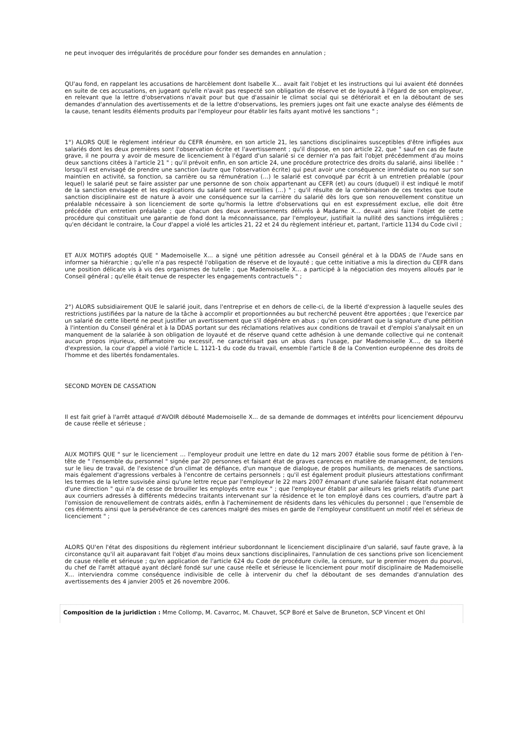ne peut invoquer des irrégularités de procédure pour fonder ses demandes en annulation ;
QU'au fond, en rappelant les accusations de harcèlement dont Isabelle X... avait fait l'objet et les instructions qui lui avaient été données en suite de ces accusations, en jugeant qu'elle n'avait pas respecté son obligation de réserve et de loyauté à l'égard de son employeur, en relevant que la lettre d'observations n'avait pour but que d'assainir le climat social qui se détériorait et en la déboutant de ses demandes d'annulation des avertissements et de la lettre d'observations, les premiers juges ont fait une exacte analyse des éléments de la cause, tenant lesdits éléments produits par l'employeur pour établir les faits ayant motivé les sanctions " ;
1°) ALORS QUE le règlement intérieur du CEFR énumère, en son article 21, les sanctions disciplinaires susceptibles d'être infligées aux salariés dont les deux premières sont l'observation écrite et l'avertissement ; qu'il dispose, en son article 22, que " sauf en cas de faute grave, il ne pourra y avoir de mesure de licenciement à l'égard d'un salarié si ce dernier n'a pas fait l'objet précédemment d'au moins deux sanctions citées à l'article 21 " ; qu'il prévoit enfin, en son article 24, une procédure protectrice des droits du salarié, ainsi libellée : " lorsqu'il est envisagé de prendre une sanction (autre que l'observation écrite) qui peut avoir une conséquence immédiate ou non sur son maintien en activité, sa fonction, sa carrière ou sa rémunération (…) le salarié est convoqué par écrit à un entretien préalable (pour lequel) le salarié peut se faire assister par une personne de son choix appartenant au CEFR (et) au cours (duquel) il est indiqué le motif de la sanction envisagée et les explications du salarié sont recueillies (…) " ; qu'il résulte de la combinaison de ces textes que toute sanction disciplinaire est de nature à avoir une conséquence sur la carrière du salarié dès lors que son renouvellement constitue un préalable nécessaire à son licenciement de sorte qu'hormis la lettre d'observations qui en est expressément exclue, elle doit être précédée d'un entretien préalable ; que chacun des deux avertissements délivrés à Madame X... devait ainsi faire l'objet de cette procédure qui constituait une garantie de fond dont la méconnaissance, par l'employeur, justifiait la nullité des sanctions irrégulières ; qu'en décidant le contraire, la Cour d'appel a violé les articles 21, 22 et 24 du règlement intérieur et, partant, l'article 1134 du Code civil ;
ET AUX MOTIFS adoptés QUE " Mademoiselle X... a signé une pétition adressée au Conseil général et à la DDAS de l'Aude sans en informer sa hiérarchie ; qu'elle n'a pas respecté l'obligation de réserve et de loyauté ; que cette initiative a mis la direction du CEFR dans une position délicate vis à vis des organismes de tutelle ; que Mademoiselle X... a participé à la négociation des moyens alloués par le Conseil général ; qu'elle était tenue de respecter les engagements contractuels " ;
2°) ALORS subsidiairement QUE le salarié jouit, dans l'entreprise et en dehors de celle-ci, de la liberté d'expression à laquelle seules des restrictions justifiées par la nature de la tâche à accomplir et proportionnées au but recherché peuvent être apportées ; que l'exercice par un salarié de cette liberté ne peut justifier un avertissement que s'il dégénère en abus ; qu'en considérant que la signature d'une pétition à l'intention du Conseil général et à la DDAS portant sur des réclamations relatives aux conditions de travail et d'emploi s'analysait en un manquement de la salariée à son obligation de loyauté et de réserve quand cette adhésion à une demande collective qui ne contenait aucun propos injurieux, diffamatoire ou excessif, ne caractérisait pas un abus dans l'usage, par Mademoiselle X..., de sa liberté d'expression, la cour d'appel a violé l'article L. 1121-1 du code du travail, ensemble l'article 8 de la Convention européenne des droits de l'homme et des libertés fondamentales.
SECOND MOYEN DE CASSATION
Il est fait grief à l'arrêt attaqué d'AVOIR débouté Mademoiselle X... de sa demande de dommages et intérêts pour licenciement dépourvu de cause réelle et sérieuse ;
AUX MOTIFS QUE " sur le licenciement … l'employeur produit une lettre en date du 12 mars 2007 établie sous forme de pétition à l'en-tête de " l'ensemble du personnel " signée par 20 personnes et faisant état de graves carences en matière de management, de tensions sur le lieu de travail, de l'existence d'un climat de défiance, d'un manque de dialogue, de propos humiliants, de menaces de sanctions, mais également d'agressions verbales à l'encontre de certains personnels ; qu'il est également produit plusieurs attestations confirmant les termes de la lettre susvisée ainsi qu'une lettre reçue par l'employeur le 22 mars 2007 émanant d'une salariée faisant état notamment d'une direction " qui n'a de cesse de brouiller les employés entre eux " ; que l'employeur établit par ailleurs les griefs relatifs d'une part aux courriers adressés à différents médecins traitants intervenant sur la résidence et le ton employé dans ces courriers, d'autre part à l'omission de renouvellement de contrats aidés, enfin à l'acheminement de résidents dans les véhicules du personnel ; que l'ensemble de ces éléments ainsi que la persévérance de ces carences malgré des mises en garde de l'employeur constituent un motif réel et sérieux de licenciement " ;
ALORS QU'en l'état des dispositions du règlement intérieur subordonnant le licenciement disciplinaire d'un salarié, sauf faute grave, à la circonstance qu'il ait auparavant fait l'objet d'au moins deux sanctions disciplinaires, l'annulation de ces sanctions prive son licenciement de cause réelle et sérieuse ; qu'en application de l'article 624 du Code de procédure civile, la censure, sur le premier moyen du pourvoi, du chef de l'arrêt attaqué ayant déclaré fondé sur une cause réelle et sérieuse le licenciement pour motif disciplinaire de Mademoiselle X... interviendra comme conséquence indivisible de celle à intervenir du chef la déboutant de ses demandes d'annulation des avertissements des 4 janvier 2005 et 26 novembre 2006.
Composition de la juridiction : Mme Collomp, M. Cavarroc, M. Chauvet, SCP Boré et Salve de Bruneton, SCP Vincent et Ohl